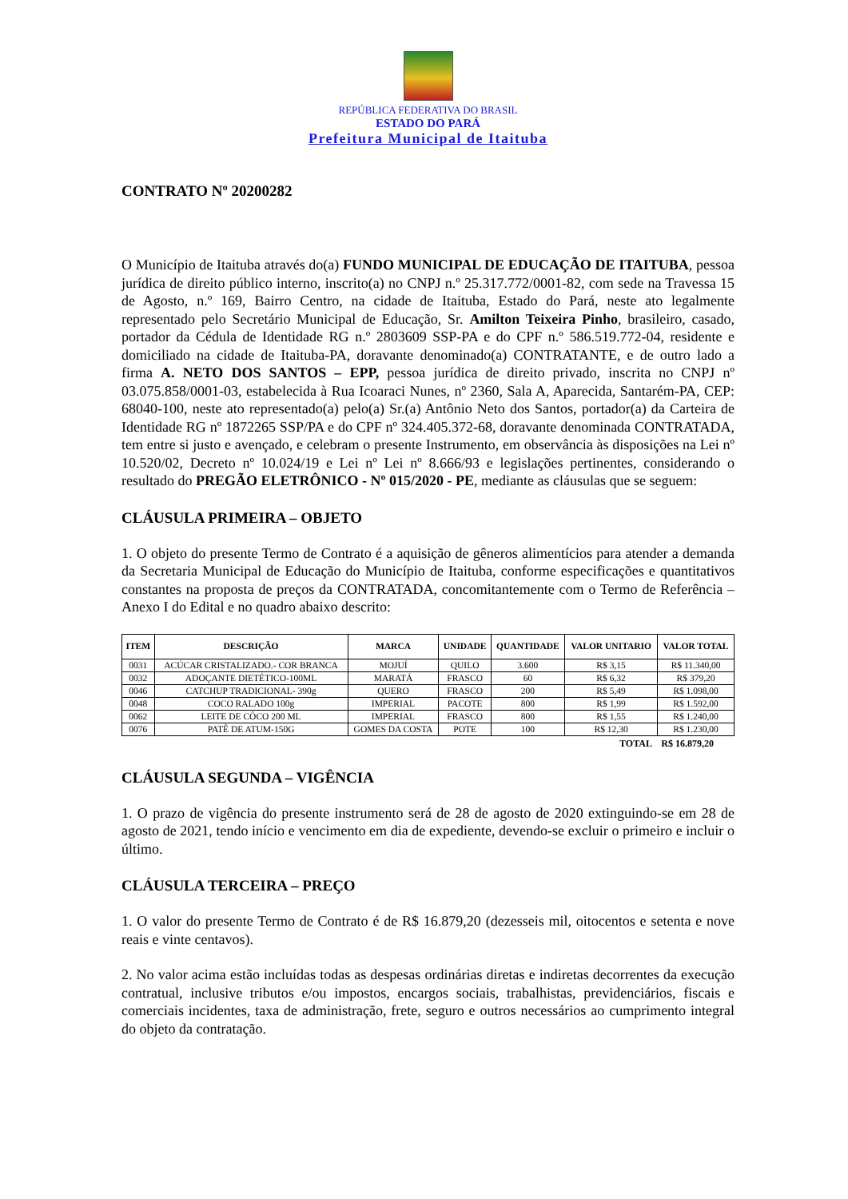REPÚBLICA FEDERATIVA DO BRASIL
ESTADO DO PARÁ
Prefeitura Municipal de Itaituba
CONTRATO Nº 20200282
O Município de Itaituba através do(a) FUNDO MUNICIPAL DE EDUCAÇÃO DE ITAITUBA, pessoa jurídica de direito público interno, inscrito(a) no CNPJ n.º 25.317.772/0001-82, com sede na Travessa 15 de Agosto, n.º 169, Bairro Centro, na cidade de Itaituba, Estado do Pará, neste ato legalmente representado pelo Secretário Municipal de Educação, Sr. Amilton Teixeira Pinho, brasileiro, casado, portador da Cédula de Identidade RG n.º 2803609 SSP-PA e do CPF n.º 586.519.772-04, residente e domiciliado na cidade de Itaituba-PA, doravante denominado(a) CONTRATANTE, e de outro lado a firma A. NETO DOS SANTOS – EPP, pessoa jurídica de direito privado, inscrita no CNPJ nº 03.075.858/0001-03, estabelecida à Rua Icoaraci Nunes, nº 2360, Sala A, Aparecida, Santarém-PA, CEP: 68040-100, neste ato representado(a) pelo(a) Sr.(a) Antônio Neto dos Santos, portador(a) da Carteira de Identidade RG nº 1872265 SSP/PA e do CPF nº 324.405.372-68, doravante denominada CONTRATADA, tem entre si justo e avençado, e celebram o presente Instrumento, em observância às disposições na Lei nº 10.520/02, Decreto nº 10.024/19 e Lei nº Lei nº 8.666/93 e legislações pertinentes, considerando o resultado do PREGÃO ELETRÔNICO - Nº 015/2020 - PE, mediante as cláusulas que se seguem:
CLÁUSULA PRIMEIRA – OBJETO
1. O objeto do presente Termo de Contrato é a aquisição de gêneros alimentícios para atender a demanda da Secretaria Municipal de Educação do Município de Itaituba, conforme especificações e quantitativos constantes na proposta de preços da CONTRATADA, concomitantemente com o Termo de Referência – Anexo I do Edital e no quadro abaixo descrito:
| ITEM | DESCRIÇÃO | MARCA | UNIDADE | QUANTIDADE | VALOR UNITARIO | VALOR TOTAL |
| --- | --- | --- | --- | --- | --- | --- |
| 0031 | ACÚCAR CRISTALIZADO.- COR BRANCA | MOJUÍ | QUILO | 3.600 | R$ 3,15 | R$ 11.340,00 |
| 0032 | ADOÇANTE DIETÉTICO-100ML | MARATÁ | FRASCO | 60 | R$ 6,32 | R$ 379,20 |
| 0046 | CATCHUP TRADICIONAL- 390g | QUERO | FRASCO | 200 | R$ 5,49 | R$ 1.098,00 |
| 0048 | COCO RALADO 100g | IMPERIAL | PACOTE | 800 | R$ 1,99 | R$ 1.592,00 |
| 0062 | LEITE DE CÔCO 200 ML | IMPERIAL | FRASCO | 800 | R$ 1,55 | R$ 1.240,00 |
| 0076 | PATÊ DE ATUM-150G | GOMES DA COSTA | POTE | 100 | R$ 12,30 | R$ 1.230,00 |
TOTAL R$ 16.879,20
CLÁUSULA SEGUNDA – VIGÊNCIA
1. O prazo de vigência do presente instrumento será de 28 de agosto de 2020 extinguindo-se em 28 de agosto de 2021, tendo início e vencimento em dia de expediente, devendo-se excluir o primeiro e incluir o último.
CLÁUSULA TERCEIRA – PREÇO
1. O valor do presente Termo de Contrato é de R$ 16.879,20 (dezesseis mil, oitocentos e setenta e nove reais e vinte centavos).
2. No valor acima estão incluídas todas as despesas ordinárias diretas e indiretas decorrentes da execução contratual, inclusive tributos e/ou impostos, encargos sociais, trabalhistas, previdenciários, fiscais e comerciais incidentes, taxa de administração, frete, seguro e outros necessários ao cumprimento integral do objeto da contratação.